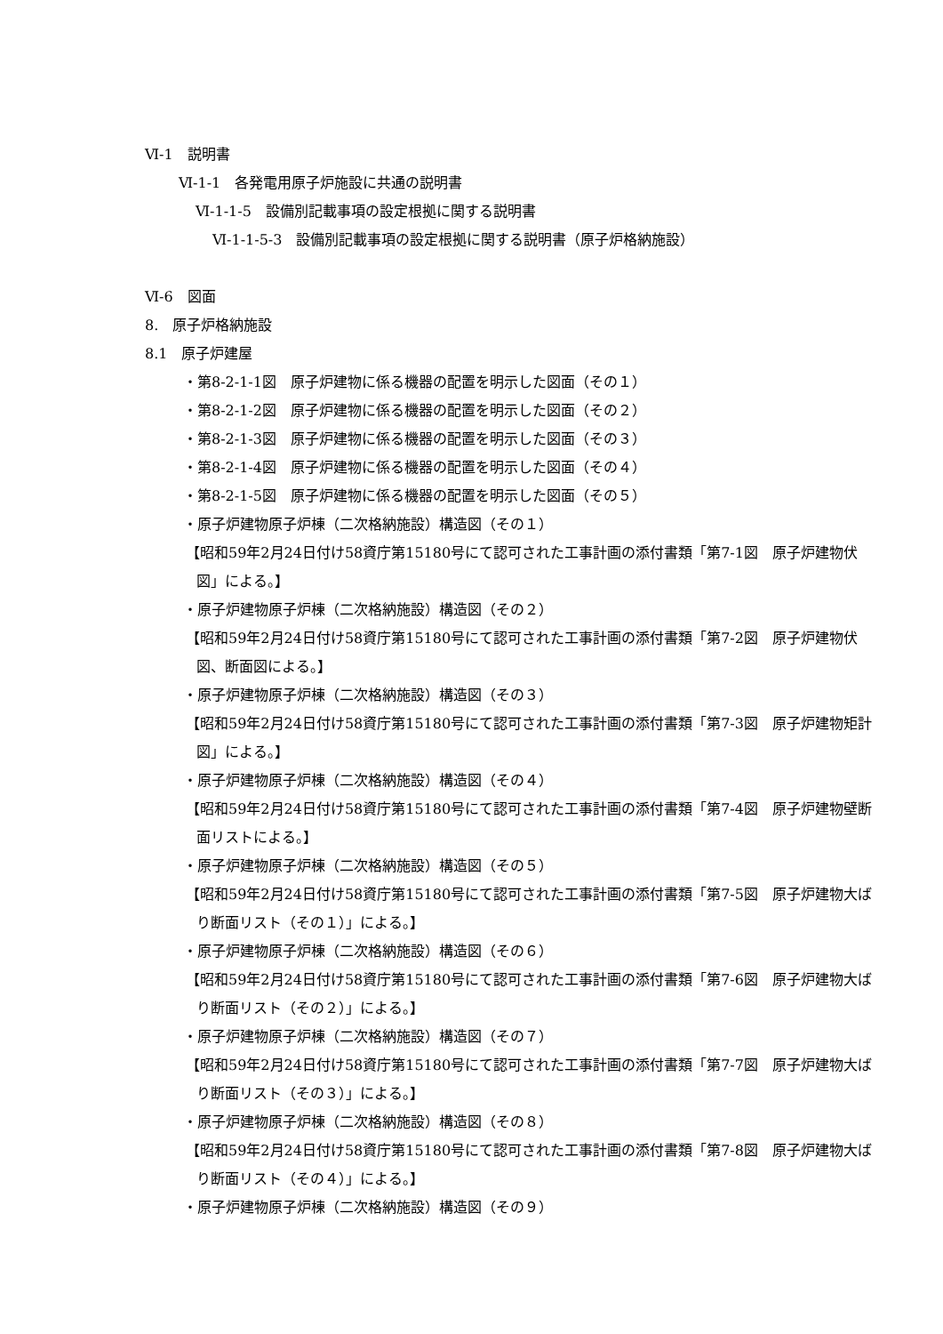Ⅵ-1　説明書
Ⅵ-1-1　各発電用原子炉施設に共通の説明書
Ⅵ-1-1-5　設備別記載事項の設定根拠に関する説明書
Ⅵ-1-1-5-3　設備別記載事項の設定根拠に関する説明書（原子炉格納施設）
Ⅵ-6　図面
8.　原子炉格納施設
8.1　原子炉建屋
・第8-2-1-1図　原子炉建物に係る機器の配置を明示した図面（その１）
・第8-2-1-2図　原子炉建物に係る機器の配置を明示した図面（その２）
・第8-2-1-3図　原子炉建物に係る機器の配置を明示した図面（その３）
・第8-2-1-4図　原子炉建物に係る機器の配置を明示した図面（その４）
・第8-2-1-5図　原子炉建物に係る機器の配置を明示した図面（その５）
・原子炉建物原子炉棟（二次格納施設）構造図（その１）
【昭和59年2月24日付け58資庁第15180号にて認可された工事計画の添付書類「第7-1図　原子炉建物伏図」による。】
・原子炉建物原子炉棟（二次格納施設）構造図（その２）
【昭和59年2月24日付け58資庁第15180号にて認可された工事計画の添付書類「第7-2図　原子炉建物伏図、断面図による。】
・原子炉建物原子炉棟（二次格納施設）構造図（その３）
【昭和59年2月24日付け58資庁第15180号にて認可された工事計画の添付書類「第7-3図　原子炉建物矩計図」による。】
・原子炉建物原子炉棟（二次格納施設）構造図（その４）
【昭和59年2月24日付け58資庁第15180号にて認可された工事計画の添付書類「第7-4図　原子炉建物壁断面リストによる。】
・原子炉建物原子炉棟（二次格納施設）構造図（その５）
【昭和59年2月24日付け58資庁第15180号にて認可された工事計画の添付書類「第7-5図　原子炉建物大ばり断面リスト（その１）」による。】
・原子炉建物原子炉棟（二次格納施設）構造図（その６）
【昭和59年2月24日付け58資庁第15180号にて認可された工事計画の添付書類「第7-6図　原子炉建物大ばり断面リスト（その２）」による。】
・原子炉建物原子炉棟（二次格納施設）構造図（その７）
【昭和59年2月24日付け58資庁第15180号にて認可された工事計画の添付書類「第7-7図　原子炉建物大ばり断面リスト（その３）」による。】
・原子炉建物原子炉棟（二次格納施設）構造図（その８）
【昭和59年2月24日付け58資庁第15180号にて認可された工事計画の添付書類「第7-8図　原子炉建物大ばり断面リスト（その４）」による。】
・原子炉建物原子炉棟（二次格納施設）構造図（その９）